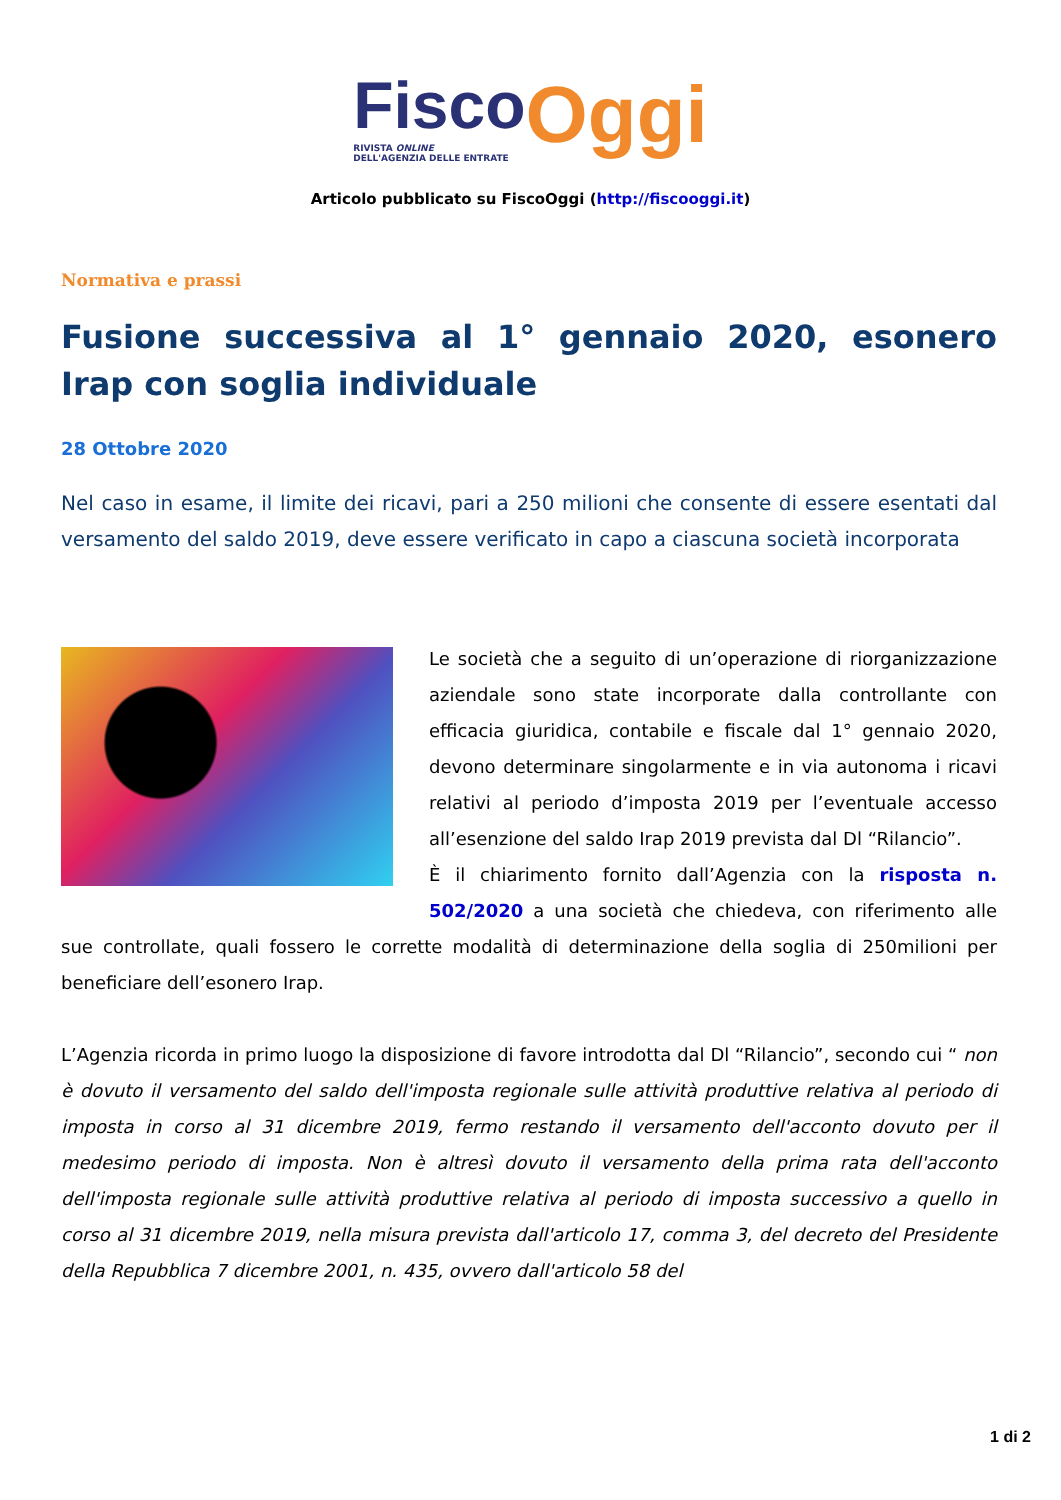Fisco
RIVISTA ONLINE
DELL'AGENZIA DELLE ENTRATE
Oggi
Articolo pubblicato su FiscoOggi (http://fiscooggi.it)
Normativa e prassi
Fusione successiva al 1° gennaio 2020, esonero Irap con soglia individuale
28 Ottobre 2020
Nel caso in esame, il limite dei ricavi, pari a 250 milioni che consente di essere esentati dal versamento del saldo 2019, deve essere verificato in capo a ciascuna società incorporata
Le società che a seguito di un’operazione di riorganizzazione aziendale sono state incorporate dalla controllante con efficacia giuridica, contabile e fiscale dal 1° gennaio 2020, devono determinare singolarmente e in via autonoma i ricavi relativi al periodo d’imposta 2019 per l’eventuale accesso all’esenzione del saldo Irap 2019 prevista dal Dl “Rilancio”.
È il chiarimento fornito dall’Agenzia con la risposta n. 502/2020 a una società che chiedeva, con riferimento alle sue controllate, quali fossero le corrette modalità di determinazione della soglia di 250milioni per beneficiare dell’esonero Irap.
L’Agenzia ricorda in primo luogo la disposizione di favore introdotta dal Dl “Rilancio”, secondo cui “ non è dovuto il versamento del saldo dell'imposta regionale sulle attività produttive relativa al periodo di imposta in corso al 31 dicembre 2019, fermo restando il versamento dell'acconto dovuto per il medesimo periodo di imposta. Non è altresì dovuto il versamento della prima rata dell'acconto dell'imposta regionale sulle attività produttive relativa al periodo di imposta successivo a quello in corso al 31 dicembre 2019, nella misura prevista dall'articolo 17, comma 3, del decreto del Presidente della Repubblica 7 dicembre 2001, n. 435, ovvero dall'articolo 58 del
1 di 2